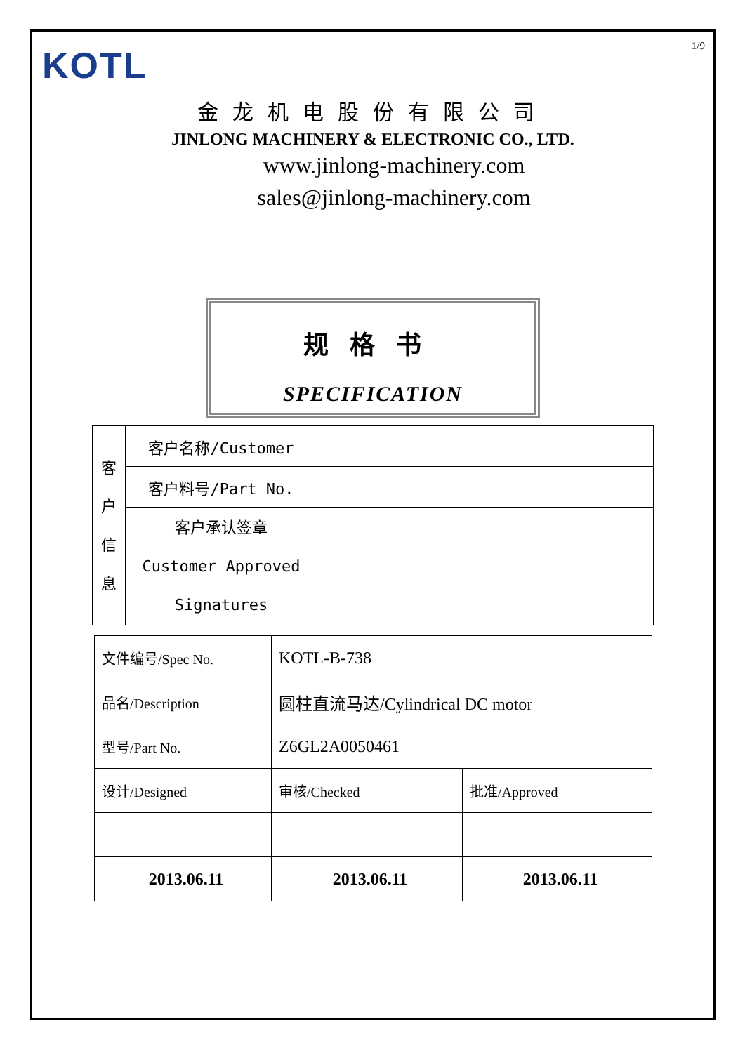1/9
KOTL
金龙机电股份有限公司
JINLONG MACHINERY & ELECTRONIC CO., LTD.
www.jinlong-machinery.com
sales@jinlong-machinery.com
规格书
SPECIFICATION
| 客 户 信 息 | 客户名称/Customer | |
| | 客户料号/Part No. | |
| | 客户承认签章 Customer Approved Signatures | |
| 文件编号/Spec No. | KOTL-B-738 | |
| 品名/Description | 圆柱直流马达/Cylindrical DC motor | |
| 型号/Part No. | Z6GL2A0050461 | |
| 设计/Designed | 审核/Checked | 批准/Approved |
| 2013.06.11 | 2013.06.11 | 2013.06.11 |